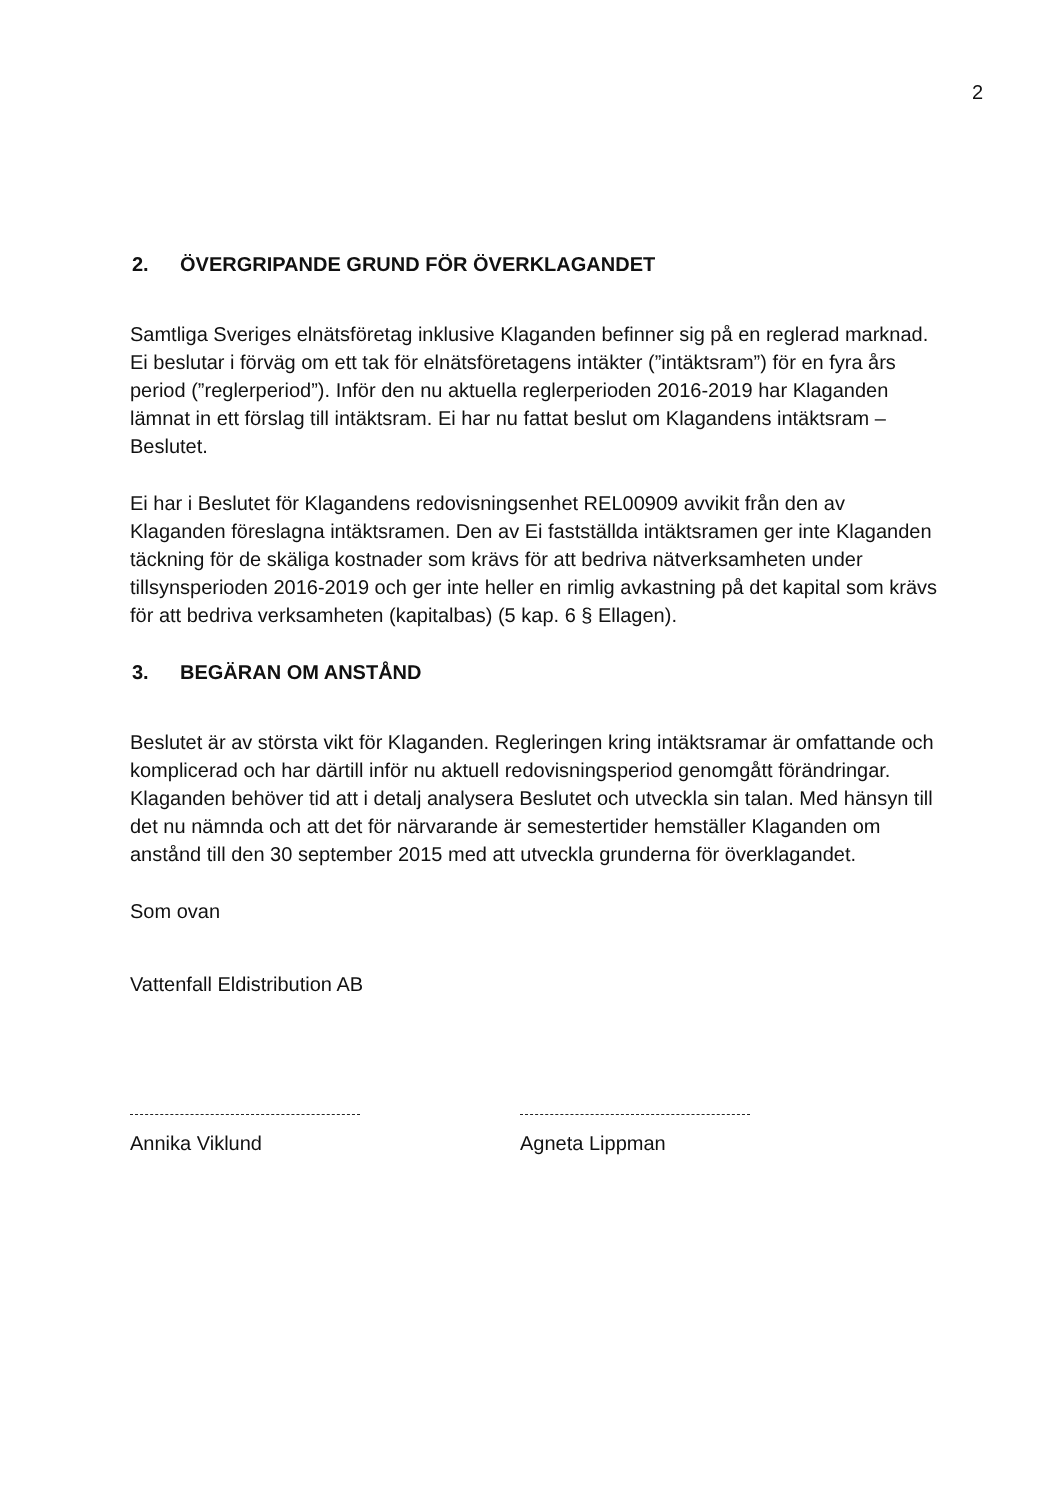2
2. ÖVERGRIPANDE GRUND FÖR ÖVERKLAGANDET
Samtliga Sveriges elnätsföretag inklusive Klaganden befinner sig på en reglerad marknad. Ei beslutar i förväg om ett tak för elnätsföretagens intäkter (”intäktsram”) för en fyra års period (”reglerperiod”). Inför den nu aktuella reglerperioden 2016-2019 har Klaganden lämnat in ett förslag till intäktsram. Ei har nu fattat beslut om Klagandens intäktsram – Beslutet.
Ei har i Beslutet för Klagandens redovisningsenhet REL00909 avvikit från den av Klaganden föreslagna intäktsramen. Den av Ei fastställda intäktsramen ger inte Klaganden täckning för de skäliga kostnader som krävs för att bedriva nätverksamheten under tillsynsperioden 2016-2019 och ger inte heller en rimlig avkastning på det kapital som krävs för att bedriva verksamheten (kapitalbas) (5 kap. 6 § Ellagen).
3. BEGÄRAN OM ANSTÅND
Beslutet är av största vikt för Klaganden. Regleringen kring intäktsramar är omfattande och komplicerad och har därtill inför nu aktuell redovisningsperiod genomgått förändringar. Klaganden behöver tid att i detalj analysera Beslutet och utveckla sin talan. Med hänsyn till det nu nämnda och att det för närvarande är semestertider hemställer Klaganden om anstånd till den 30 september 2015 med att utveckla grunderna för överklagandet.
Som ovan
Vattenfall Eldistribution AB
Annika Viklund Agneta Lippman